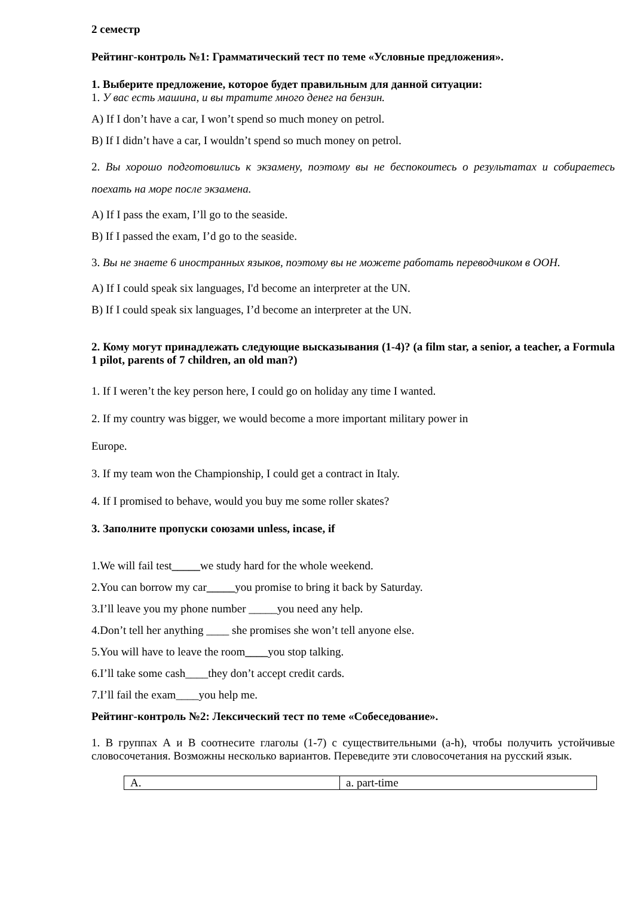2 семестр
Рейтинг-контроль №1: Грамматический тест по теме «Условные предложения».
1. Выберите предложение, которое будет правильным для данной ситуации:
1. У вас есть машина, и вы тратите много денег на бензин.
A) If I don’t have a car, I won’t spend so much money on petrol.
B) If I didn’t have a car, I wouldn’t spend so much money on petrol.
2. Вы хорошо подготовились к экзамену, поэтому вы не беспокоитесь о результатах и собираетесь поехать на море после экзамена.
A) If I pass the exam, I’ll go to the seaside.
B) If I passed the exam, I’d go to the seaside.
3. Вы не знаете 6 иностранных языков, поэтому вы не можете работать переводчиком в ООН.
A) If I could speak six languages, I'd become an interpreter at the UN.
B) If I could speak six languages, I’d become an interpreter at the UN.
2. Кому могут принадлежать следующие высказывания (1-4)? (a film star, a senior, a teacher, a Formula 1 pilot, parents of 7 children, an old man?)
1. If I weren’t the key person here, I could go on holiday any time I wanted.
2. If my country was bigger, we would become a more important military power in
Europe.
3. If my team won the Championship, I could get a contract in Italy.
4. If I promised to behave, would you buy me some roller skates?
3. Заполните пропуски союзами unless, incase, if
1.We will fail test_____we study hard for the whole weekend.
2.You can borrow my car_____you promise to bring it back by Saturday.
3.I’ll leave you my phone number _____you need any help.
4.Don’t tell her anything ____ she promises she won’t tell anyone else.
5.You will have to leave the room____you stop talking.
6.I’ll take some cash____they don’t accept credit cards.
7.I’ll fail the exam____you help me.
Рейтинг-контроль №2: Лексический тест по теме «Собеседование».
1. В группах А и В соотнесите глаголы (1-7) с существительными (a-h), чтобы получить устойчивые словосочетания. Возможны несколько вариантов. Переведите эти словосочетания на русский язык.
| A. | a. part-time |